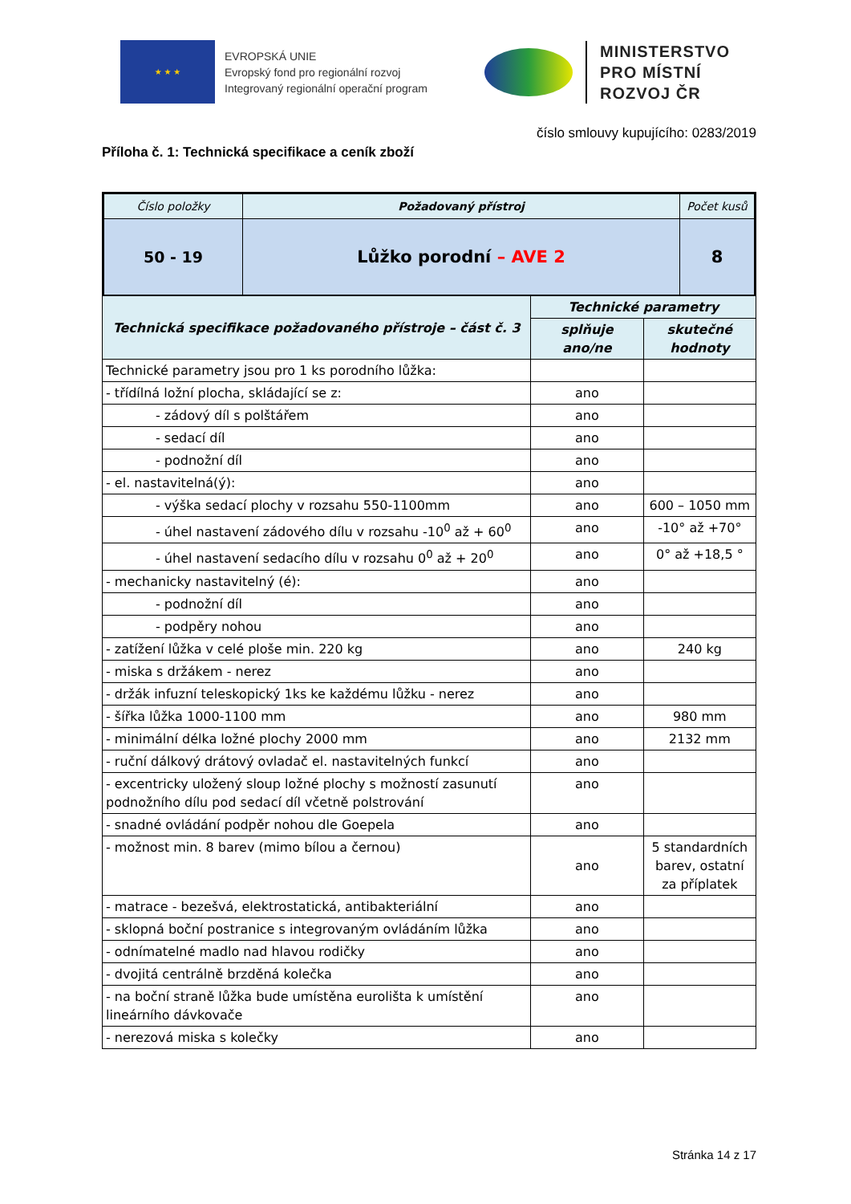★ ★ ★
EVROPSKÁ UNIE
Evropský fond pro regionální rozvoj
Integrovaný regionální operační program
MINISTERSTVO
PRO MÍSTNÍ
ROZVOJ ČR
číslo smlouvy kupujícího: 0283/2019
Příloha č. 1: Technická specifikace a ceník zboží
| Číslo položky | Požadovaný přístroj | Počet kusů |
| 50 - 19 | Lůžko porodní – AVE 2 | 8 |
| Technická specifikace požadovaného přístroje – část č. 3 | Technické parametry | |
| --- | --- | --- |
| | splňuje ano/ne | skutečné hodnoty |
| Technické parametry jsou pro 1 ks porodního lůžka: | | |
| - třídílná ložní plocha, skládající se z: | ano | |
| - zádový díl s polštářem | ano | |
| - sedací díl | ano | |
| - podnožní díl | ano | |
| - el. nastavitelná(ý): | ano | |
| - výška sedací plochy v rozsahu 550-1100mm | ano | 600 – 1050 mm |
| - úhel nastavení zádového dílu v rozsahu -10<sup>0</sup> až + 60<sup>0</sup> | ano | -10° až +70° |
| - úhel nastavení sedacího dílu v rozsahu 0<sup>0</sup> až + 20<sup>0</sup> | ano | 0° až +18,5 ° |
| - mechanicky nastavitelný (é): | ano | |
| - podnožní díl | ano | |
| - podpěry nohou | ano | |
| - zatížení lůžka v celé ploše min. 220 kg | ano | 240 kg |
| - miska s držákem - nerez | ano | |
| - držák infuzní teleskopický 1ks ke každému lůžku - nerez | ano | |
| - šířka lůžka 1000-1100 mm | ano | 980 mm |
| - minimální délka ložné plochy 2000 mm | ano | 2132 mm |
| - ruční dálkový drátový ovladač el. nastavitelných funkcí | ano | |
| - excentricky uložený sloup ložné plochy s možností zasunutí podnožního dílu pod sedací díl včetně polstrování | ano | |
| - snadné ovládání podpěr nohou dle Goepela | ano | |
| - možnost min. 8 barev (mimo bílou a černou) | ano | 5 standardních barev, ostatní za příplatek |
| - matrace - bezešvá, elektrostatická, antibakteriální | ano | |
| - sklopná boční postranice s integrovaným ovládáním lůžka | ano | |
| - odnímatelné madlo nad hlavou rodičky | ano | |
| - dvojitá centrálně brzděná kolečka | ano | |
| - na boční straně lůžka bude umístěna eurolišta k umístění lineárního dávkovače | ano | |
| - nerezová miska s kolečky | ano | |
Stránka 14 z 17